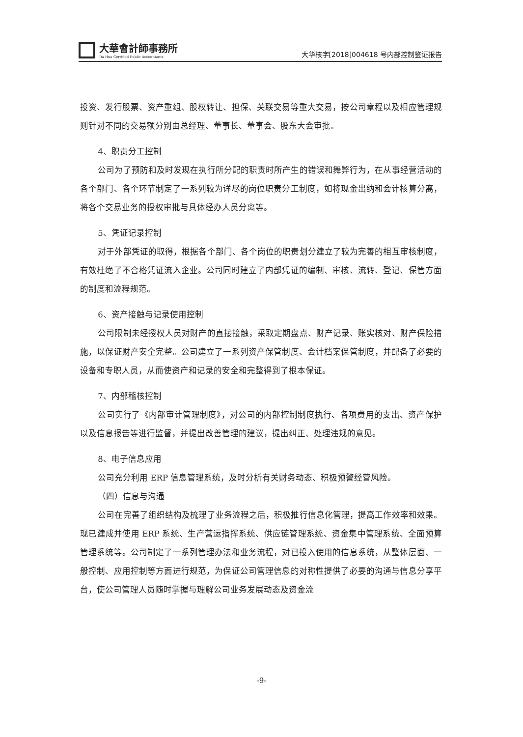大華會計師事務所
Da Hua Certified Public Accountants
大华核字[2018]004618 号内部控制鉴证报告
投资、发行股票、资产重组、股权转让、担保、关联交易等重大交易，按公司章程以及相应管理规则针对不同的交易额分别由总经理、董事长、董事会、股东大会审批。
4、职责分工控制
公司为了预防和及时发现在执行所分配的职责时所产生的错误和舞弊行为，在从事经营活动的各个部门、各个环节制定了一系列较为详尽的岗位职责分工制度，如将现金出纳和会计核算分离，将各个交易业务的授权审批与具体经办人员分离等。
5、凭证记录控制
对于外部凭证的取得，根据各个部门、各个岗位的职责划分建立了较为完善的相互审核制度，有效杜绝了不合格凭证流入企业。公司同时建立了内部凭证的编制、审核、流转、登记、保管方面的制度和流程规范。
6、资产接触与记录使用控制
公司限制未经授权人员对财产的直接接触，采取定期盘点、财产记录、账实核对、财产保险措施，以保证财产安全完整。公司建立了一系列资产保管制度、会计档案保管制度，并配备了必要的设备和专职人员，从而使资产和记录的安全和完整得到了根本保证。
7、内部稽核控制
公司实行了《内部审计管理制度》，对公司的内部控制制度执行、各项费用的支出、资产保护以及信息报告等进行监督，并提出改善管理的建议，提出纠正、处理违规的意见。
8、电子信息应用
公司充分利用 ERP 信息管理系统，及时分析有关财务动态、积极预警经营风险。
（四）信息与沟通
公司在完善了组织结构及梳理了业务流程之后，积极推行信息化管理，提高工作效率和效果。现已建成并使用 ERP 系统、生产营运指挥系统、供应链管理系统、资金集中管理系统、全面预算管理系统等。公司制定了一系列管理办法和业务流程，对已投入使用的信息系统，从整体层面、一般控制、应用控制等方面进行规范，为保证公司管理信息的对称性提供了必要的沟通与信息分享平台，使公司管理人员随时掌握与理解公司业务发展动态及资金流
-9-